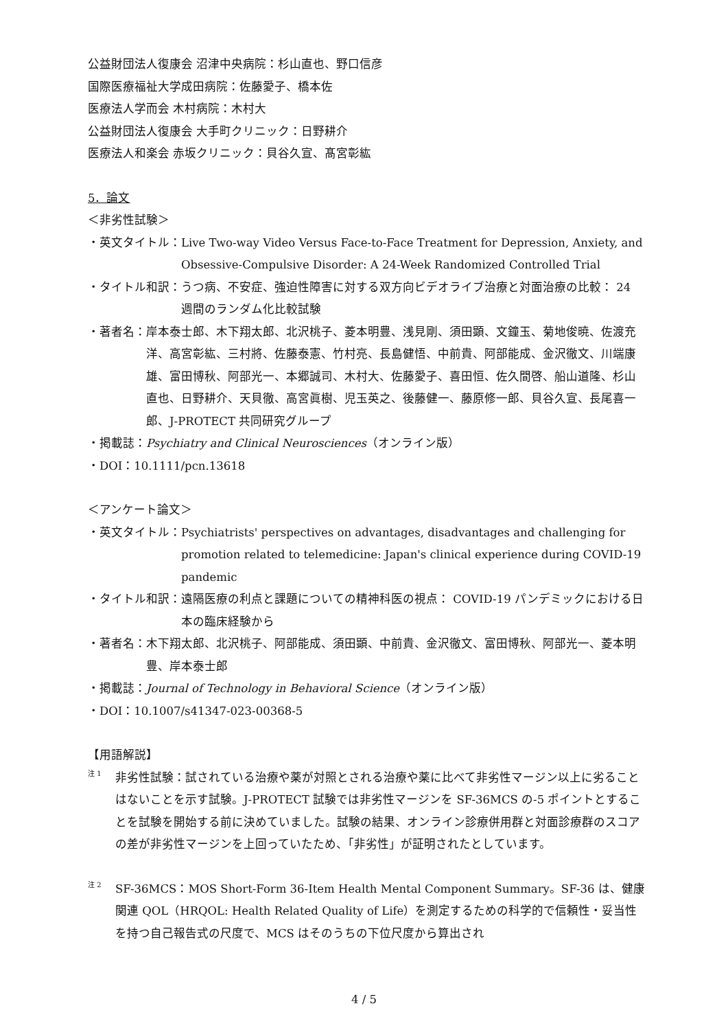公益財団法人復康会 沼津中央病院：杉山直也、野口信彦
国際医療福祉大学成田病院：佐藤愛子、橋本佐
医療法人学而会 木村病院：木村大
公益財団法人復康会 大手町クリニック：日野耕介
医療法人和楽会 赤坂クリニック：貝谷久宣、髙宮彰紘
5．論文
＜非劣性試験＞
・英文タイトル： Live Two-way Video Versus Face-to-Face Treatment for Depression, Anxiety, and Obsessive-Compulsive Disorder: A 24-Week Randomized Controlled Trial
・タイトル和訳： うつ病、不安症、強迫性障害に対する双方向ビデオライブ治療と対面治療の比較： 24 週間のランダム化比較試験
・著者名： 岸本泰士郎、木下翔太郎、北沢桃子、菱本明豊、浅見剛、須田顕、文鐘玉、菊地俊暁、佐渡充洋、高宮彰紘、三村將、佐藤泰憲、竹村亮、長島健悟、中前貴、阿部能成、金沢徹文、川端康雄、富田博秋、阿部光一、本郷誠司、木村大、佐藤愛子、喜田恒、佐久間啓、船山道隆、杉山直也、日野耕介、天貝徹、高宮眞樹、児玉英之、後藤健一、藤原修一郎、貝谷久宣、長尾喜一郎、J-PROTECT 共同研究グループ
・掲載誌：Psychiatry and Clinical Neurosciences（オンライン版）
・DOI：10.1111/pcn.13618
＜アンケート論文＞
・英文タイトル： Psychiatrists' perspectives on advantages, disadvantages and challenging for promotion related to telemedicine: Japan's clinical experience during COVID-19 pandemic
・タイトル和訳： 遠隔医療の利点と課題についての精神科医の視点： COVID-19 パンデミックにおける日本の臨床経験から
・著者名： 木下翔太郎、北沢桃子、阿部能成、須田顕、中前貴、金沢徹文、富田博秋、阿部光一、菱本明豊、岸本泰士郎
・掲載誌：Journal of Technology in Behavioral Science（オンライン版）
・DOI：10.1007/s41347-023-00368-5
【用語解説】
注 1 非劣性試験：試されている治療や薬が対照とされる治療や薬に比べて非劣性マージン以上に劣ることはないことを示す試験。J-PROTECT 試験では非劣性マージンを SF-36MCS の-5 ポイントとすることを試験を開始する前に決めていました。試験の結果、オンライン診療併用群と対面診療群のスコアの差が非劣性マージンを上回っていたため、「非劣性」が証明されたとしています。
注 2 SF-36MCS：MOS Short-Form 36-Item Health Mental Component Summary。SF-36 は、健康関連 QOL（HRQOL: Health Related Quality of Life）を測定するための科学的で信頼性・妥当性を持つ自己報告式の尺度で、MCS はそのうちの下位尺度から算出され
4 / 5